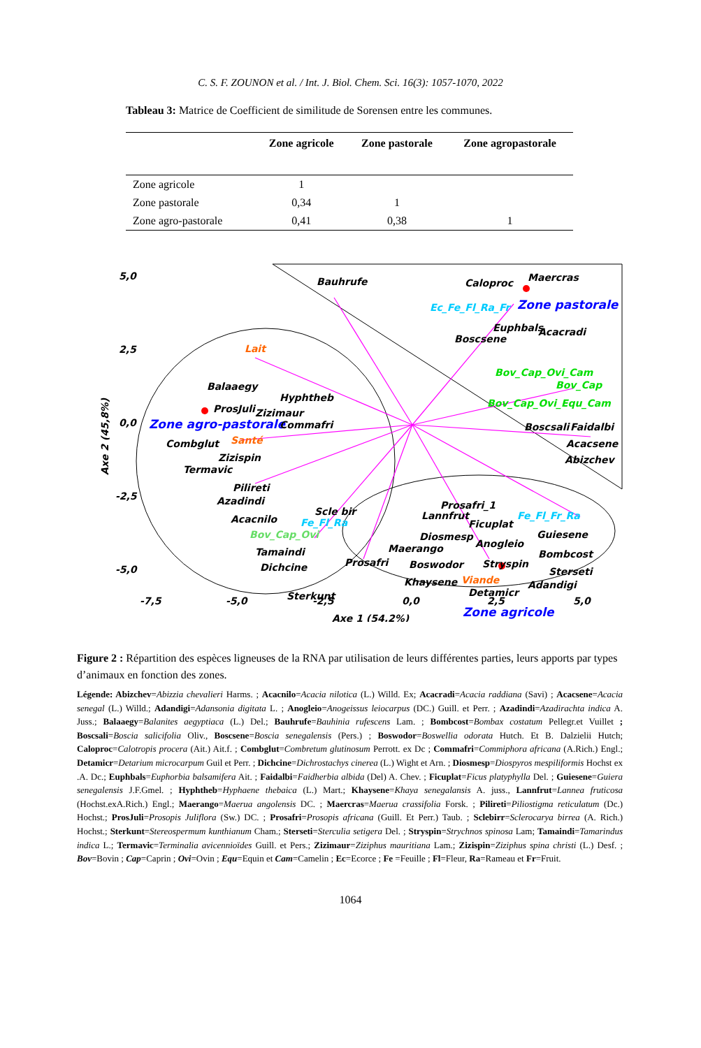C. S. F. ZOUNON et al. / Int. J. Biol. Chem. Sci. 16(3): 1057-1070, 2022
Tableau 3: Matrice de Coefficient de similitude de Sorensen entre les communes.
| | Zone agricole | Zone pastorale | Zone agropastorale |
| --- | --- | --- | --- |
| Zone agricole | 1 | | |
| Zone pastorale | 0,34 | 1 | |
| Zone agro-pastorale | 0,41 | 0,38 | 1 |
5,0
2,5
0,0
-2,5
-5,0
-7,5
-5,0
-2,5
0,0
2,5
5,0
Axe 1 (54,2%)
Axe 2 (45,8%)
Bauhrufe
Caloproc
Maercras
Ec_Fe_Fl_Ra_Fr
Zone pastorale
Euphbals
Acacradi
Boscsene
Lait
Bov_Cap_Ovi_Cam
Bov_Cap
Balaaegy
Hyphtheb
Bov_Cap_Ovi_Equ_Cam
ProsJuli
Zizimaur
Zone agro-pastorale
Commafri
Boscsali
Faidalbi
Combglut
Santé
Acacsene
Zizispin
Abizchev
Termavic
Pilireti
Azadindi
Prosafri_1
Scle bir
Lannfrut
Fe_Fl_Fr_Ra
Acacnilo
Fe_Fl_Ra
Ficuplat
Guiesene
Bov_Cap_Ovi
Diosmesp
Anogleio
Maerango
Tamaindi
Bombcost
Prosafri
Boswodor
Stryspin
Dichcine
Sterseti
Viande
Khaysene
Adandigi
Detamicr
Sterkunt
Zone agricole
Figure 2 : Répartition des espèces ligneuses de la RNA par utilisation de leurs différentes parties, leurs apports par types d’animaux en fonction des zones.
Légende: Abizchev=Abizzia chevalieri Harms. ; Acacnilo=Acacia nilotica (L.) Willd. Ex; Acacradi=Acacia raddiana (Savi) ; Acacsene=Acacia senegal (L.) Willd.; Adandigi=Adansonia digitata L. ; Anogleio=Anogeissus leiocarpus (DC.) Guill. et Perr. ; Azadindi=Azadirachta indica A. Juss.; Balaaegy=Balanites aegyptiaca (L.) Del.; Bauhrufe=Bauhinia rufescens Lam. ; Bombcost=Bombax costatum Pellegr.et Vuillet ; Boscsali=Boscia salicifolia Oliv., Boscsene=Boscia senegalensis (Pers.) ; Boswodor=Boswellia odorata Hutch. Et B. Dalzielii Hutch; Caloproc=Calotropis procera (Ait.) Ait.f. ; Combglut=Combretum glutinosum Perrott. ex Dc ; Commafri=Commiphora africana (A.Rich.) Engl.; Detamicr=Detarium microcarpum Guil et Perr. ; Dichcine=Dichrostachys cinerea (L.) Wight et Arn. ; Diosmesp=Diospyros mespiliformis Hochst ex .A. Dc.; Euphbals=Euphorbia balsamifera Ait. ; Faidalbi=Faidherbia albida (Del) A. Chev. ; Ficuplat=Ficus platyphylla Del. ; Guiesene=Guiera senegalensis J.F.Gmel. ; Hyphtheb=Hyphaene thebaica (L.) Mart.; Khaysene=Khaya senegalansis A. juss., Lannfrut=Lannea fruticosa (Hochst.exA.Rich.) Engl.; Maerango=Maerua angolensis DC. ; Maercras=Maerua crassifolia Forsk. ; Pilireti=Piliostigma reticulatum (Dc.) Hochst.; ProsJuli=Prosopis Juliflora (Sw.) DC. ; Prosafri=Prosopis africana (Guill. Et Perr.) Taub. ; Sclebirr=Sclerocarya birrea (A. Rich.) Hochst.; Sterkunt=Stereospermum kunthianum Cham.; Sterseti=Sterculia setigera Del. ; Stryspin=Strychnos spinosa Lam; Tamaindi=Tamarindus indica L.; Termavic=Terminalia avicennioïdes Guill. et Pers.; Zizimaur=Ziziphus mauritiana Lam.; Zizispin=Ziziphus spina christi (L.) Desf. ; Bov=Bovin ; Cap=Caprin ; Ovi=Ovin ; Equ=Equin et Cam=Camelin ; Ec=Ecorce ; Fe =Feuille ; Fl=Fleur, Ra=Rameau et Fr=Fruit.
1064